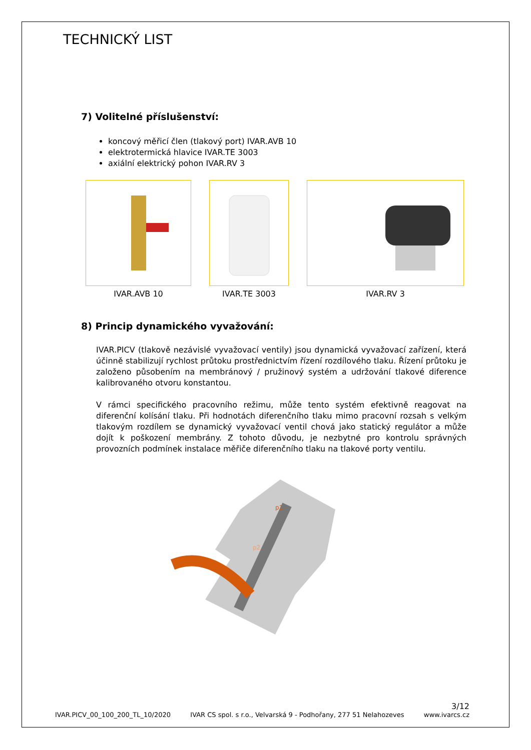TECHNICKÝ LIST
7) Volitelné příslušenství:
koncový měřicí člen (tlakový port) IVAR.AVB 10
elektrotermická hlavice IVAR.TE 3003
axiální elektrický pohon IVAR.RV 3
IVAR.AVB 10 IVAR.TE 3003 IVAR.RV 3
8) Princip dynamického vyvažování:
IVAR.PICV (tlakově nezávislé vyvažovací ventily) jsou dynamická vyvažovací zařízení, která účinně stabilizují rychlost průtoku prostřednictvím řízení rozdílového tlaku. Řízení průtoku je založeno působením na membránový / pružinový systém a udržování tlakové diference kalibrovaného otvoru konstantou.
V rámci specifického pracovního režimu, může tento systém efektivně reagovat na diferenční kolísání tlaku. Při hodnotách diferenčního tlaku mimo pracovní rozsah s velkým tlakovým rozdílem se dynamický vyvažovací ventil chová jako statický regulátor a může dojít k poškození membrány. Z tohoto důvodu, je nezbytné pro kontrolu správných provozních podmínek instalace měřiče diferenčního tlaku na tlakové porty ventilu.
p1
p2
3/12
IVAR.PICV_00_100_200_TL_10/2020 IVAR CS spol. s r.o., Velvarská 9 - Podhořany, 277 51 Nelahozeves www.ivarcs.cz